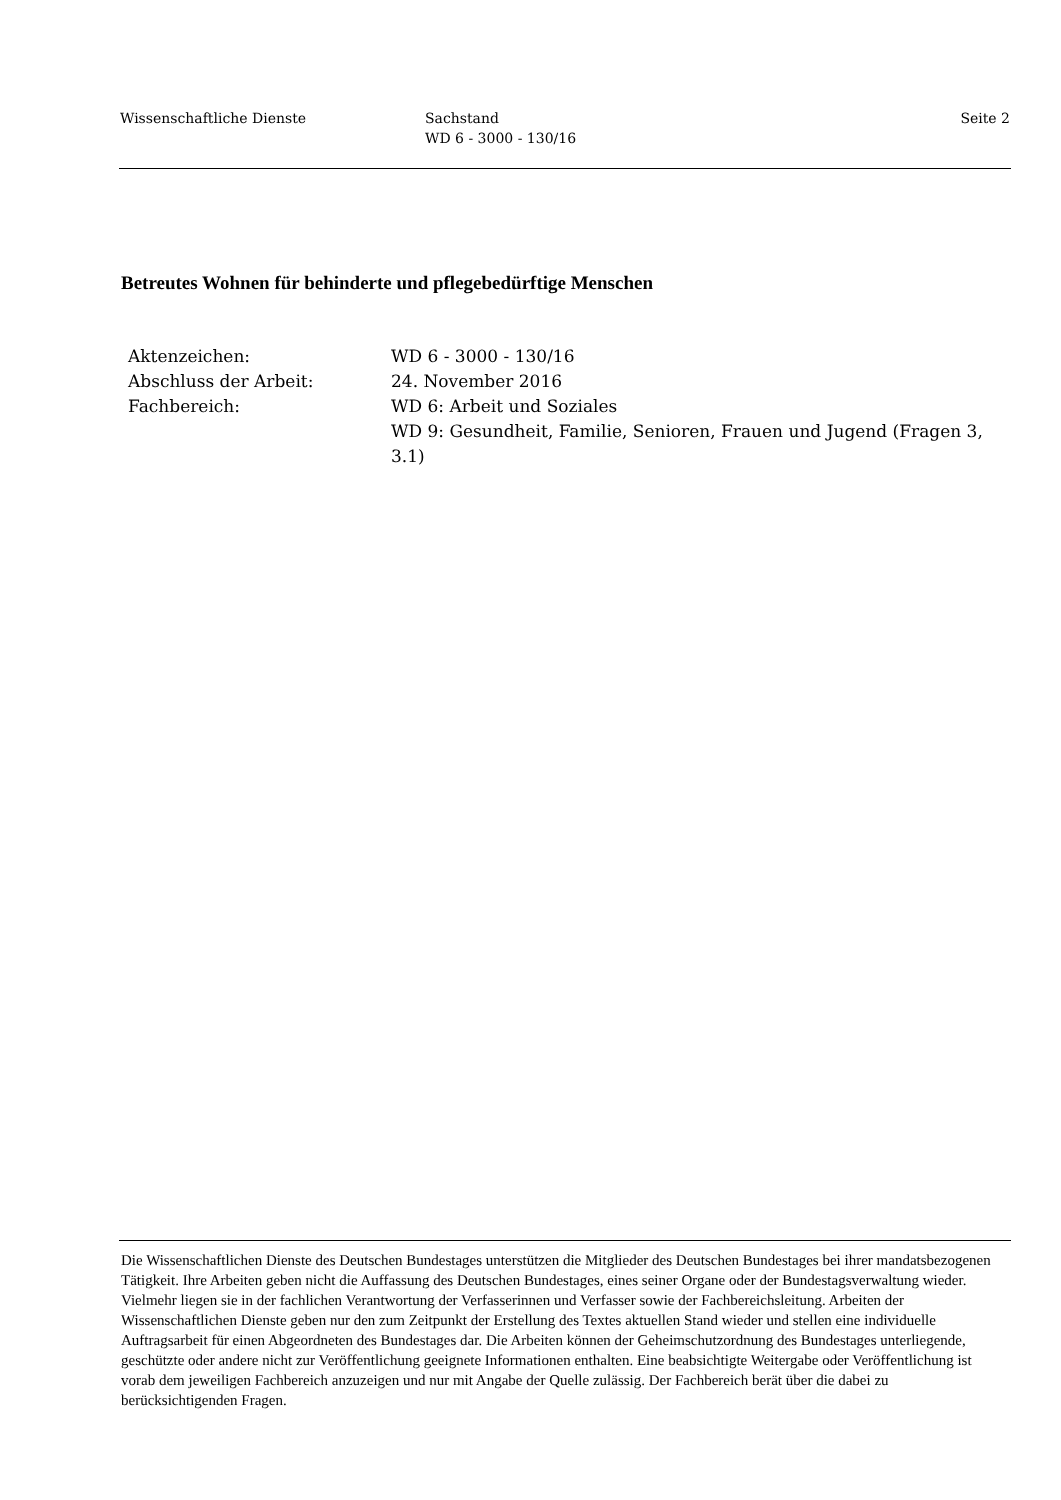Wissenschaftliche Dienste Sachstand
WD 6 - 3000 - 130/16
Seite 2
Betreutes Wohnen für behinderte und pflegebedürftige Menschen
Aktenzeichen: WD 6 - 3000 - 130/16
Abschluss der Arbeit: 24. November 2016
Fachbereich: WD 6: Arbeit und Soziales
WD 9: Gesundheit, Familie, Senioren, Frauen und Jugend (Fragen 3, 3.1)
Die Wissenschaftlichen Dienste des Deutschen Bundestages unterstützen die Mitglieder des Deutschen Bundestages bei ihrer mandatsbezogenen Tätigkeit. Ihre Arbeiten geben nicht die Auffassung des Deutschen Bundestages, eines seiner Organe oder der Bundestagsverwaltung wieder. Vielmehr liegen sie in der fachlichen Verantwortung der Verfasserinnen und Verfasser sowie der Fachbereichsleitung. Arbeiten der Wissenschaftlichen Dienste geben nur den zum Zeitpunkt der Erstellung des Textes aktuellen Stand wieder und stellen eine individuelle Auftragsarbeit für einen Abgeordneten des Bundestages dar. Die Arbeiten können der Geheimschutzordnung des Bundestages unterliegende, geschützte oder andere nicht zur Veröffentlichung geeignete Informationen enthalten. Eine beabsichtigte Weitergabe oder Veröffentlichung ist vorab dem jeweiligen Fachbereich anzuzeigen und nur mit Angabe der Quelle zulässig. Der Fachbereich berät über die dabei zu berücksichtigenden Fragen.